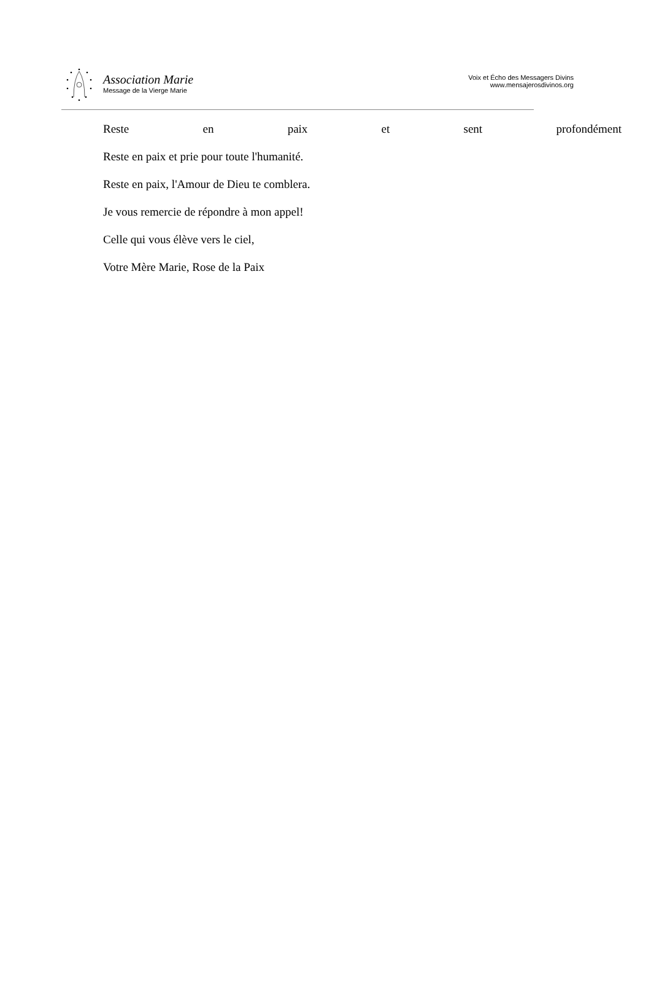Association Marie
Message de la Vierge Marie
Voix et Écho des Messagers Divins
www.mensajerosdivinos.org
Reste en paix et sent profondément
Reste en paix et prie pour toute l'humanité.
Reste en paix, l'Amour de Dieu te comblera.
Je vous remercie de répondre à mon appel!
Celle qui vous élève vers le ciel,
Votre Mère Marie, Rose de la Paix